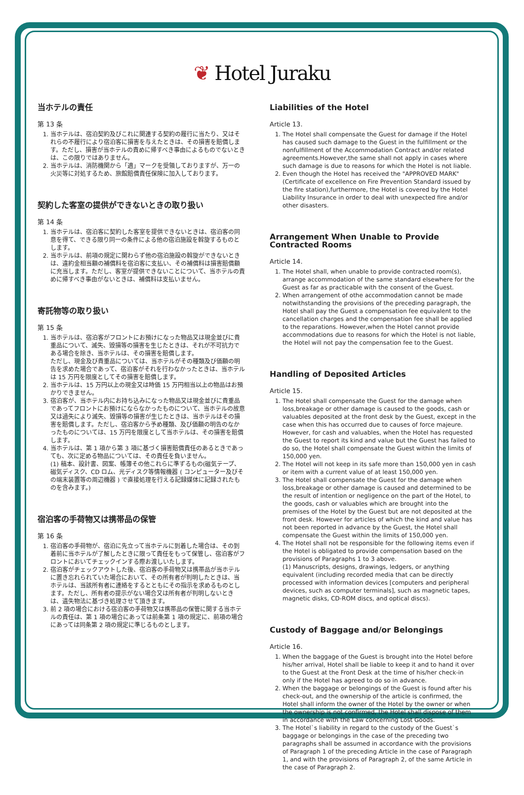❦ Hotel Juraku
当ホテルの責任
第 13 条
1. 当ホテルは、宿泊契約及びこれに関連する契約の履行に当たり、又はそれらの不履行により宿泊客に損害を与えたときは、その損害を賠償します。ただし、損害が当ホテルの責めに帰すべき事由によるものでないときは、この限りではありません。
2. 当ホテルは、消防機関から「適」マークを受領しておりますが、万一の火災等に対処するため、旅館賠償責任保険に加入しております。
契約した客室の提供ができないときの取り扱い
第 14 条
1. 当ホテルは、宿泊客に契約した客室を提供できないときは、宿泊客の同意を得て、できる限り同一の条件による他の宿泊施設を斡旋するものとします。
2. 当ホテルは、前項の規定に関わらず他の宿泊施設の斡旋ができないときは、違約金相当額の補償料を宿泊客に支払い、その補償料は損害賠償額に充当します。ただし、客室が提供できないことについて、当ホテルの責めに帰すべき事由がないときは、補償料は支払いません。
寄託物等の取り扱い
第 15 条
1. 当ホテルは、宿泊客がフロントにお預けになった物品又は現金並びに貴重品について、滅失、毀損等の損害を生じたときは、それが不可抗力である場合を除き、当ホテルは、その損害を賠償します。
ただし、現金及び貴重品については、当ホテルがその種類及び価額の明告を求めた場合であって、宿泊客がそれを行わなかったときは、当ホテルは 15 万円を限度としてその損害を賠償します。
2. 当ホテルは、15 万円以上の現金又は時価 15 万円相当以上の物品はお預かりできません。
3. 宿泊客が、当ホテル内にお持ち込みになった物品又は現金並びに貴重品であってフロントにお預けにならなかったものについて、当ホテルの故意又は過失により滅失、毀損等の損害が生じたときは、当ホテルはその損害を賠償します。ただし、宿泊客から予め種類、及び価額の明告のなかったものについては、15 万円を限度として当ホテルは、その損害を賠償します。
4. 当ホテルは、第 1 項から第 3 項に基づく損害賠償責任のあるときであっても、次に定める物品については、その責任を負いません。
(1) 稿本、設計書、図案、帳簿その他これらに準ずるもの(磁気テープ、磁気ディスク、CD ロム、光ディスク等情報機器 ( コンピューター及びその端末装置等の周辺機器 ) で直接処理を行える記録媒体に記録されたものを含みます。)
宿泊客の手荷物又は携帯品の保管
第 16 条
1. 宿泊客の手荷物が、宿泊に先立って当ホテルに到着した場合は、その到着前に当ホテルが了解したときに限って責任をもって保管し、宿泊客がフロントにおいてチェックインする際お渡しいたします。
2. 宿泊客がチェックアウトした後、宿泊客の手荷物又は携帯品が当ホテルに置き忘れられていた場合において、その所有者が判明したときは、当ホテルは、当該所有者に連絡をするとともにその指示を求めるものとします。ただし、所有者の提示がない場合又は所有者が判明しないときは、遺失物法に基づき処理させて頂きます。
3. 前 2 項の場合における宿泊客の手荷物又は携帯品の保管に関する当ホテルの責任は、第 1 項の場合にあっては前条第 1 項の規定に、前項の場合にあっては同条第 2 項の規定に準じるものとします。
Liabilities of the Hotel
Article 13.
1. The Hotel shall compensate the Guest for damage if the Hotel has caused such damage to the Guest in the fulfillment or the nonfulfillment of the Accommodation Contract and/or related agreements.However,the same shall not apply in cases where such damage is due to reasons for which the Hotel is not liable.
2. Even though the Hotel has received the "APPROVED MARK" (Certificate of excellence on Fire Prevention Standard issued by the fire station),furthermore, the Hotel is covered by the Hotel Liability Insurance in order to deal with unexpected fire and/or other disasters.
Arrangement When Unable to Provide Contracted Rooms
Article 14.
1. The Hotel shall, when unable to provide contracted room(s), arrange accommodation of the same standard elsewhere for the Guest as far as practicable with the consent of the Guest.
2. When arrangement of othe accommodation cannot be made notwithstanding the provisions of the preceding paragraph, the Hotel shall pay the Guest a compensation fee equivalent to the cancellation charges and the compensation fee shall be applied to the reparations. However,when the Hotel cannot provide accommodations due to reasons for which the Hotel is not liable, the Hotel will not pay the compensation fee to the Guest.
Handling of Deposited Articles
Article 15.
1. The Hotel shall compensate the Guest for the damage when loss,breakage or other damage is caused to the goods, cash or valuables deposited at the front desk by the Guest, except in the case when this has occurred due to causes of force majeure.
However, for cash and valuables, when the Hotel has requested the Guest to report its kind and value but the Guest has failed to do so, the Hotel shall compensate the Guest within the limits of 150,000 yen.
2. The Hotel will not keep in its safe more than 150,000 yen in cash or item with a current value of at least 150,000 yen.
3. The Hotel shall compensate the Guest for the damage when loss,breakage or other damage is caused and determined to be the result of intention or negligence on the part of the Hotel, to the goods, cash or valuables which are brought into the premises of the Hotel by the Guest but are not deposited at the front desk. However for articles of which the kind and value has not been reported in advance by the Guest, the Hotel shall compensate the Guest within the limits of 150,000 yen.
4. The Hotel shall not be responsible for the following items even if the Hotel is obligated to provide compensation based on the provisions of Paragraphs 1 to 3 above.
(1) Manuscripts, designs, drawings, ledgers, or anything equivalent (including recorded media that can be directly processed with information devices [computers and peripheral devices, such as computer terminals], such as magnetic tapes, magnetic disks, CD-ROM discs, and optical discs).
Custody of Baggage and/or Belongings
Article 16.
1. When the baggage of the Guest is brought into the Hotel before his/her arrival, Hotel shall be liable to keep it and to hand it over to the Guest at the Front Desk at the time of his/her check-in only if the Hotel has agreed to do so in advance.
2. When the baggage or belongings of the Guest is found after his check-out, and the ownership of the article is confirmed, the Hotel shall inform the owner of the Hotel by the owner or when the ownership is not confirmed, the Hotel shall dispose of them in accordance with the Law concerning Lost Goods.
3. The Hotel`s liability in regard to the custody of the Guest`s baggage or belongings in the case of the preceding two paragraphs shall be assumed in accordance with the provisions of Paragraph 1 of the preceding Article in the case of Paragraph 1, and with the provisions of Paragraph 2, of the same Article in the case of Paragraph 2.